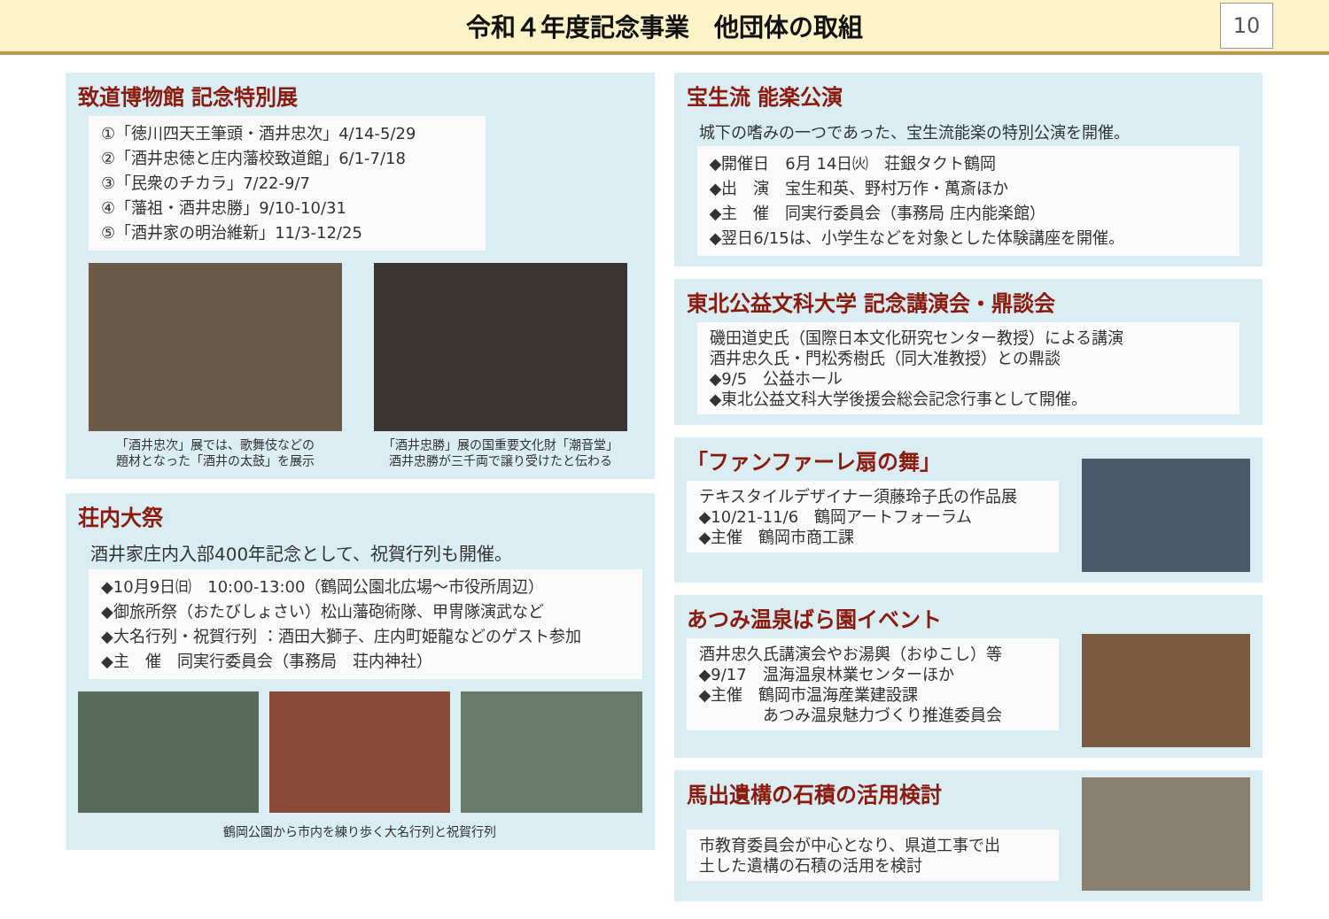令和４年度記念事業　他団体の取組
10
致道博物館 記念特別展
①「徳川四天王筆頭・酒井忠次」4/14-5/29
②「酒井忠徳と庄内藩校致道館」6/1-7/18
③「民衆のチカラ」7/22-9/7
④「藩祖・酒井忠勝」9/10-10/31
⑤「酒井家の明治維新」11/3-12/25
「酒井忠次」展では、歌舞伎などの
題材となった「酒井の太鼓」を展示
「酒井忠勝」展の国重要文化財「潮音堂」
酒井忠勝が三千両で譲り受けたと伝わる
荘内大祭
酒井家庄内入部400年記念として、祝賀行列も開催。
◆10月9日㈰　10:00-13:00（鶴岡公園北広場～市役所周辺）
◆御旅所祭（おたびしょさい）松山藩砲術隊、甲冑隊演武など
◆大名行列・祝賀行列 ：酒田大獅子、庄内町姫龍などのゲスト参加
◆主　催　同実行委員会（事務局　荘内神社）
鶴岡公園から市内を練り歩く大名行列と祝賀行列
宝生流 能楽公演
城下の嗜みの一つであった、宝生流能楽の特別公演を開催。
◆開催日　6月 14日㈫　荘銀タクト鶴岡
◆出　演　宝生和英、野村万作・萬斎ほか
◆主　催　同実行委員会（事務局 庄内能楽館）
◆翌日6/15は、小学生などを対象とした体験講座を開催。
東北公益文科大学 記念講演会・鼎談会
磯田道史氏（国際日本文化研究センター教授）による講演
酒井忠久氏・門松秀樹氏（同大准教授）との鼎談
◆9/5　公益ホール
◆東北公益文科大学後援会総会記念行事として開催。
「ファンファーレ扇の舞」
テキスタイルデザイナー須藤玲子氏の作品展
◆10/21-11/6　鶴岡アートフォーラム
◆主催　鶴岡市商工課
あつみ温泉ばら園イベント
酒井忠久氏講演会やお湯輿（おゆこし）等
◆9/17　温海温泉林業センターほか
◆主催　鶴岡市温海産業建設課
　　　　あつみ温泉魅力づくり推進委員会
馬出遺構の石積の活用検討
市教育委員会が中心となり、県道工事で出
土した遺構の石積の活用を検討